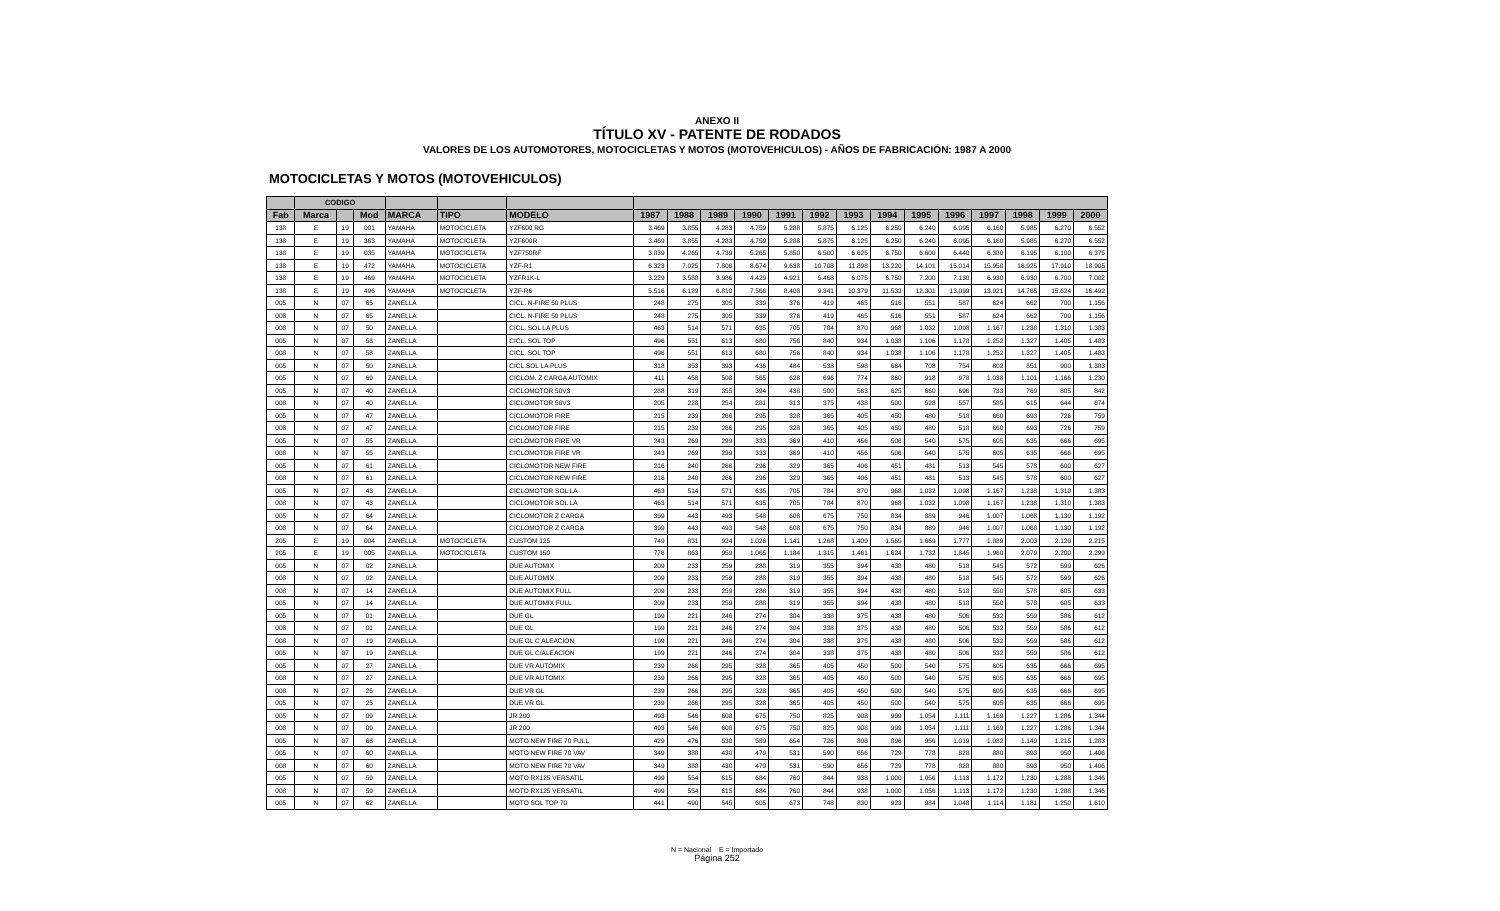ANEXO II
TÍTULO XV - PATENTE DE RODADOS
VALORES DE LOS AUTOMOTORES, MOTOCICLETAS Y MOTOS (MOTOVEHICULOS) - AÑOS DE FABRICACIÓN: 1987 A 2000
MOTOCICLETAS Y MOTOS (MOTOVEHICULOS)
| | CODIGO | | | | | | | | | | | | | | | | | | | |
| --- | --- | --- | --- | --- | --- | --- | --- | --- | --- | --- | --- | --- | --- | --- | --- | --- | --- | --- | --- | --- |
| Fab | Marca | | Mod | MARCA | TIPO | MODELO | 1987 | 1988 | 1989 | 1990 | 1991 | 1992 | 1993 | 1994 | 1995 | 1996 | 1997 | 1998 | 1999 | 2000 |
| 138 | E | 19 | 001 | YAMAHA | MOTOCICLETA | YZF600 RG | 3.469 | 3.855 | 4.283 | 4.759 | 5.288 | 5.875 | 6.125 | 6.250 | 6.240 | 6.095 | 6.160 | 5.985 | 6.270 | 6.552 |
| 138 | E | 19 | 363 | YAMAHA | MOTOCICLETA | YZF600R | 3.469 | 3.855 | 4.283 | 4.759 | 5.288 | 5.875 | 6.125 | 6.250 | 6.240 | 6.095 | 6.160 | 5.985 | 6.270 | 6.552 |
| 138 | E | 19 | 035 | YAMAHA | MOTOCICLETA | YZF750RF | 3.839 | 4.265 | 4.739 | 5.265 | 5.850 | 6.500 | 6.625 | 6.750 | 6.600 | 6.440 | 6.380 | 6.195 | 6.100 | 6.375 |
| 138 | E | 19 | 472 | YAMAHA | MOTOCICLETA | YZF-R1 | 6.323 | 7.025 | 7.806 | 8.674 | 9.638 | 10.708 | 11.898 | 13.220 | 14.101 | 15.014 | 15.958 | 16.925 | 17.910 | 18.905 |
| 138 | E | 19 | 469 | YAMAHA | MOTOCICLETA | YZFR1K-L | 3.229 | 3.588 | 3.986 | 4.429 | 4.921 | 5.468 | 6.075 | 6.750 | 7.200 | 7.130 | 6.930 | 6.930 | 6.700 | 7.002 |
| 138 | E | 19 | 496 | YAMAHA | MOTOCICLETA | YZF-R6 | 5.516 | 6.129 | 6.810 | 7.566 | 8.408 | 9.341 | 10.379 | 11.533 | 12.301 | 13.099 | 13.921 | 14.765 | 15.624 | 16.492 |
| 005 | N | 07 | 65 | ZANELLA | | CICL. N-FIRE 50 PLUS | 248 | 275 | 305 | 339 | 376 | 419 | 465 | 516 | 551 | 587 | 624 | 662 | 700 | 1.156 |
| 008 | N | 07 | 65 | ZANELLA | | CICL. N-FIRE 50 PLUS | 248 | 275 | 305 | 339 | 376 | 419 | 465 | 516 | 551 | 587 | 624 | 662 | 700 | 1.156 |
| 008 | N | 07 | 50 | ZANELLA | | CICL. SOL LA PLUS | 463 | 514 | 571 | 635 | 705 | 784 | 870 | 968 | 1.032 | 1.098 | 1.167 | 1.238 | 1.310 | 1.383 |
| 005 | N | 07 | 58 | ZANELLA | | CICL. SOL TOP | 496 | 551 | 613 | 680 | 756 | 840 | 934 | 1.038 | 1.106 | 1.178 | 1.252 | 1.327 | 1.405 | 1.483 |
| 008 | N | 07 | 58 | ZANELLA | | CICL. SOL TOP | 496 | 551 | 613 | 680 | 756 | 840 | 934 | 1.038 | 1.106 | 1.178 | 1.252 | 1.327 | 1.405 | 1.483 |
| 005 | N | 07 | 50 | ZANELLA | | CICL.SOL LA PLUS | 318 | 353 | 393 | 436 | 484 | 538 | 598 | 664 | 708 | 754 | 802 | 851 | 900 | 1.383 |
| 005 | N | 07 | 69 | ZANELLA | | CICLOM. Z CARGA AUTOMIX | 411 | 458 | 508 | 565 | 628 | 696 | 774 | 860 | 918 | 978 | 1.038 | 1.101 | 1.166 | 1.230 |
| 005 | N | 07 | 40 | ZANELLA | | CICLOMOTOR 50V3 | 288 | 319 | 355 | 394 | 438 | 500 | 563 | 625 | 660 | 696 | 733 | 769 | 805 | 842 |
| 008 | N | 07 | 40 | ZANELLA | | CICLOMOTOR 50V3 | 205 | 228 | 254 | 281 | 313 | 375 | 438 | 500 | 528 | 557 | 585 | 615 | 644 | 674 |
| 005 | N | 07 | 47 | ZANELLA | | CICLOMOTOR FIRE | 215 | 239 | 266 | 295 | 328 | 365 | 405 | 450 | 480 | 518 | 660 | 693 | 726 | 759 |
| 008 | N | 07 | 47 | ZANELLA | | CICLOMOTOR FIRE | 215 | 239 | 266 | 295 | 328 | 365 | 405 | 450 | 480 | 518 | 660 | 693 | 726 | 759 |
| 005 | N | 07 | 55 | ZANELLA | | CICLOMOTOR FIRE VR | 243 | 269 | 299 | 333 | 369 | 410 | 456 | 506 | 540 | 575 | 605 | 635 | 666 | 695 |
| 008 | N | 07 | 55 | ZANELLA | | CICLOMOTOR FIRE VR | 243 | 269 | 299 | 333 | 369 | 410 | 456 | 506 | 540 | 575 | 605 | 635 | 666 | 695 |
| 005 | N | 07 | 61 | ZANELLA | | CICLOMOTOR NEW FIRE | 216 | 240 | 266 | 296 | 329 | 365 | 406 | 451 | 481 | 513 | 545 | 578 | 600 | 627 |
| 008 | N | 07 | 61 | ZANELLA | | CICLOMOTOR NEW FIRE | 216 | 240 | 266 | 296 | 329 | 365 | 406 | 451 | 481 | 513 | 545 | 578 | 600 | 627 |
| 005 | N | 07 | 43 | ZANELLA | | CICLOMOTOR SOL LA | 463 | 514 | 571 | 635 | 705 | 784 | 870 | 968 | 1.032 | 1.098 | 1.167 | 1.238 | 1.310 | 1.383 |
| 008 | N | 07 | 43 | ZANELLA | | CICLOMOTOR SOL LA | 463 | 514 | 571 | 635 | 705 | 784 | 870 | 968 | 1.032 | 1.098 | 1.167 | 1.238 | 1.310 | 1.383 |
| 005 | N | 07 | 64 | ZANELLA | | CICLOMOTOR Z CARGA | 399 | 443 | 493 | 548 | 608 | 675 | 750 | 834 | 889 | 946 | 1.007 | 1.068 | 1.130 | 1.192 |
| 008 | N | 07 | 64 | ZANELLA | | CICLOMOTOR Z CARGA | 399 | 443 | 493 | 548 | 608 | 675 | 750 | 834 | 889 | 946 | 1.007 | 1.068 | 1.130 | 1.192 |
| 205 | E | 19 | 004 | ZANELLA | MOTOCICLETA | CUSTOM 125 | 749 | 831 | 924 | 1.026 | 1.141 | 1.268 | 1.409 | 1.565 | 1.669 | 1.777 | 1.889 | 2.003 | 2.120 | 2.215 |
| 205 | E | 19 | 005 | ZANELLA | MOTOCICLETA | CUSTOM 150 | 776 | 863 | 959 | 1.065 | 1.184 | 1.315 | 1.461 | 1.624 | 1.732 | 1.845 | 1.960 | 2.079 | 2.200 | 2.299 |
| 005 | N | 07 | 02 | ZANELLA | | DUE AUTOMIX | 209 | 233 | 259 | 288 | 319 | 355 | 394 | 438 | 480 | 518 | 545 | 572 | 599 | 626 |
| 008 | N | 07 | 02 | ZANELLA | | DUE AUTOMIX | 209 | 233 | 259 | 288 | 319 | 355 | 394 | 438 | 480 | 518 | 545 | 572 | 599 | 626 |
| 008 | N | 07 | 14 | ZANELLA | | DUE AUTOMIX FULL | 209 | 233 | 259 | 288 | 319 | 355 | 394 | 438 | 480 | 518 | 550 | 578 | 605 | 633 |
| 005 | N | 07 | 14 | ZANELLA | | DUE AUTOMIX FULL | 209 | 233 | 259 | 288 | 319 | 355 | 394 | 438 | 480 | 518 | 550 | 578 | 605 | 633 |
| 005 | N | 07 | 01 | ZANELLA | | DUE GL | 199 | 221 | 246 | 274 | 304 | 338 | 375 | 438 | 480 | 506 | 532 | 559 | 586 | 612 |
| 008 | N | 07 | 01 | ZANELLA | | DUE GL | 199 | 221 | 246 | 274 | 304 | 338 | 375 | 438 | 480 | 506 | 532 | 559 | 586 | 612 |
| 008 | N | 07 | 19 | ZANELLA | | DUE GL C ALEACION | 199 | 221 | 246 | 274 | 304 | 338 | 375 | 438 | 480 | 506 | 532 | 559 | 586 | 612 |
| 005 | N | 07 | 19 | ZANELLA | | DUE GL C/ALEACION | 199 | 221 | 246 | 274 | 304 | 338 | 375 | 438 | 480 | 506 | 532 | 559 | 586 | 612 |
| 005 | N | 07 | 27 | ZANELLA | | DUE VR AUTOMIX | 239 | 266 | 295 | 328 | 365 | 405 | 450 | 500 | 540 | 575 | 605 | 635 | 666 | 695 |
| 008 | N | 07 | 27 | ZANELLA | | DUE VR AUTOMIX | 239 | 266 | 295 | 328 | 365 | 405 | 450 | 500 | 540 | 575 | 605 | 635 | 666 | 695 |
| 008 | N | 07 | 25 | ZANELLA | | DUE VR GL | 239 | 266 | 295 | 328 | 365 | 405 | 450 | 500 | 540 | 575 | 605 | 635 | 666 | 695 |
| 005 | N | 07 | 25 | ZANELLA | | DUE VR GL | 239 | 266 | 295 | 328 | 365 | 405 | 450 | 500 | 540 | 575 | 605 | 635 | 666 | 695 |
| 005 | N | 07 | 09 | ZANELLA | | JR 200 | 493 | 546 | 608 | 675 | 750 | 825 | 908 | 999 | 1.054 | 1.111 | 1.169 | 1.227 | 1.286 | 1.344 |
| 008 | N | 07 | 09 | ZANELLA | | JR 200 | 493 | 546 | 608 | 675 | 750 | 825 | 908 | 999 | 1.054 | 1.111 | 1.169 | 1.227 | 1.286 | 1.344 |
| 005 | N | 07 | 68 | ZANELLA | | MOTO NEW FIRE 70 FULL | 429 | 476 | 530 | 589 | 654 | 726 | 808 | 896 | 956 | 1.019 | 1.082 | 1.149 | 1.215 | 1.283 |
| 005 | N | 07 | 60 | ZANELLA | | MOTO NEW FIRE 70 VAV | 349 | 388 | 430 | 479 | 531 | 590 | 656 | 729 | 778 | 828 | 880 | 893 | 950 | 1.406 |
| 008 | N | 07 | 60 | ZANELLA | | MOTO NEW FIRE 70 VAV | 349 | 388 | 430 | 479 | 531 | 590 | 656 | 729 | 778 | 828 | 880 | 893 | 950 | 1.406 |
| 005 | N | 07 | 59 | ZANELLA | | MOTO RX125 VERSATIL | 499 | 554 | 615 | 684 | 760 | 844 | 938 | 1.000 | 1.056 | 1.113 | 1.172 | 1.230 | 1.288 | 1.346 |
| 008 | N | 07 | 59 | ZANELLA | | MOTO RX125 VERSATIL | 499 | 554 | 615 | 684 | 760 | 844 | 938 | 1.000 | 1.056 | 1.113 | 1.172 | 1.230 | 1.288 | 1.346 |
| 005 | N | 07 | 62 | ZANELLA | | MOTO SOL TOP 70 | 441 | 490 | 545 | 605 | 673 | 748 | 830 | 923 | 984 | 1.048 | 1.114 | 1.181 | 1.250 | 1.610 |
N = Nacional E = Importado
Página 252